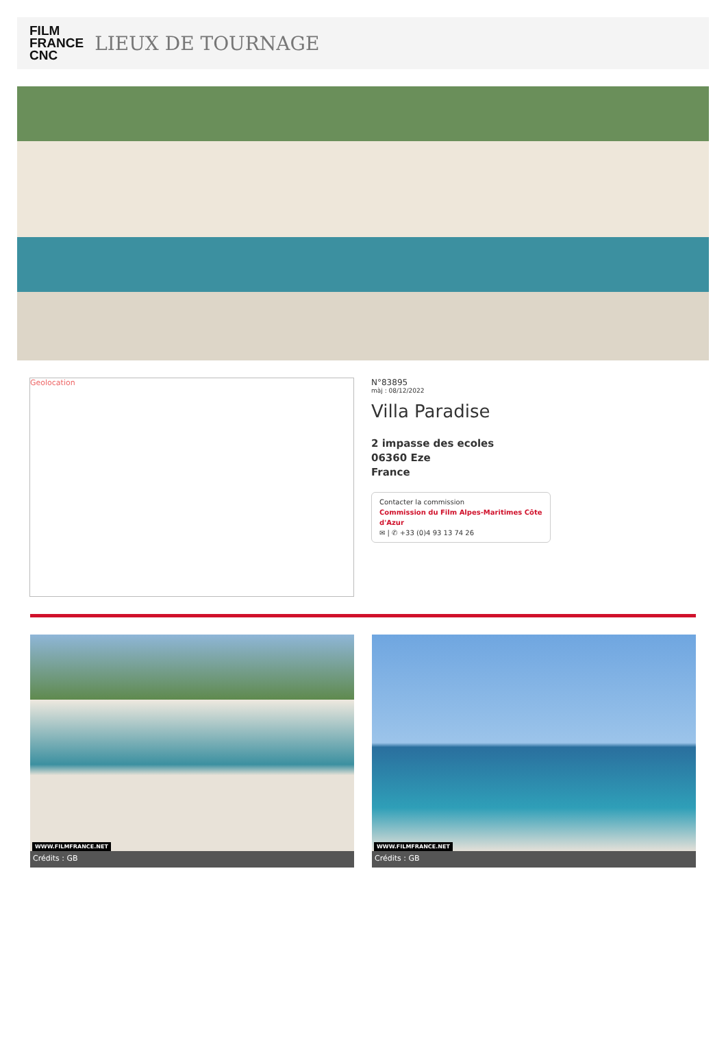FILM
FRANCE
CNC
LIEUX DE TOURNAGE
Geolocation
N°83895
màj : 08/12/2022
Villa Paradise
2 impasse des ecoles
06360 Eze
France
Contacter la commission
Commission du Film Alpes-Maritimes Côte d'Azur
✉ | ✆ +33 (0)4 93 13 74 26
WWW.FILMFRANCE.NET
Crédits : GB
WWW.FILMFRANCE.NET
Crédits : GB